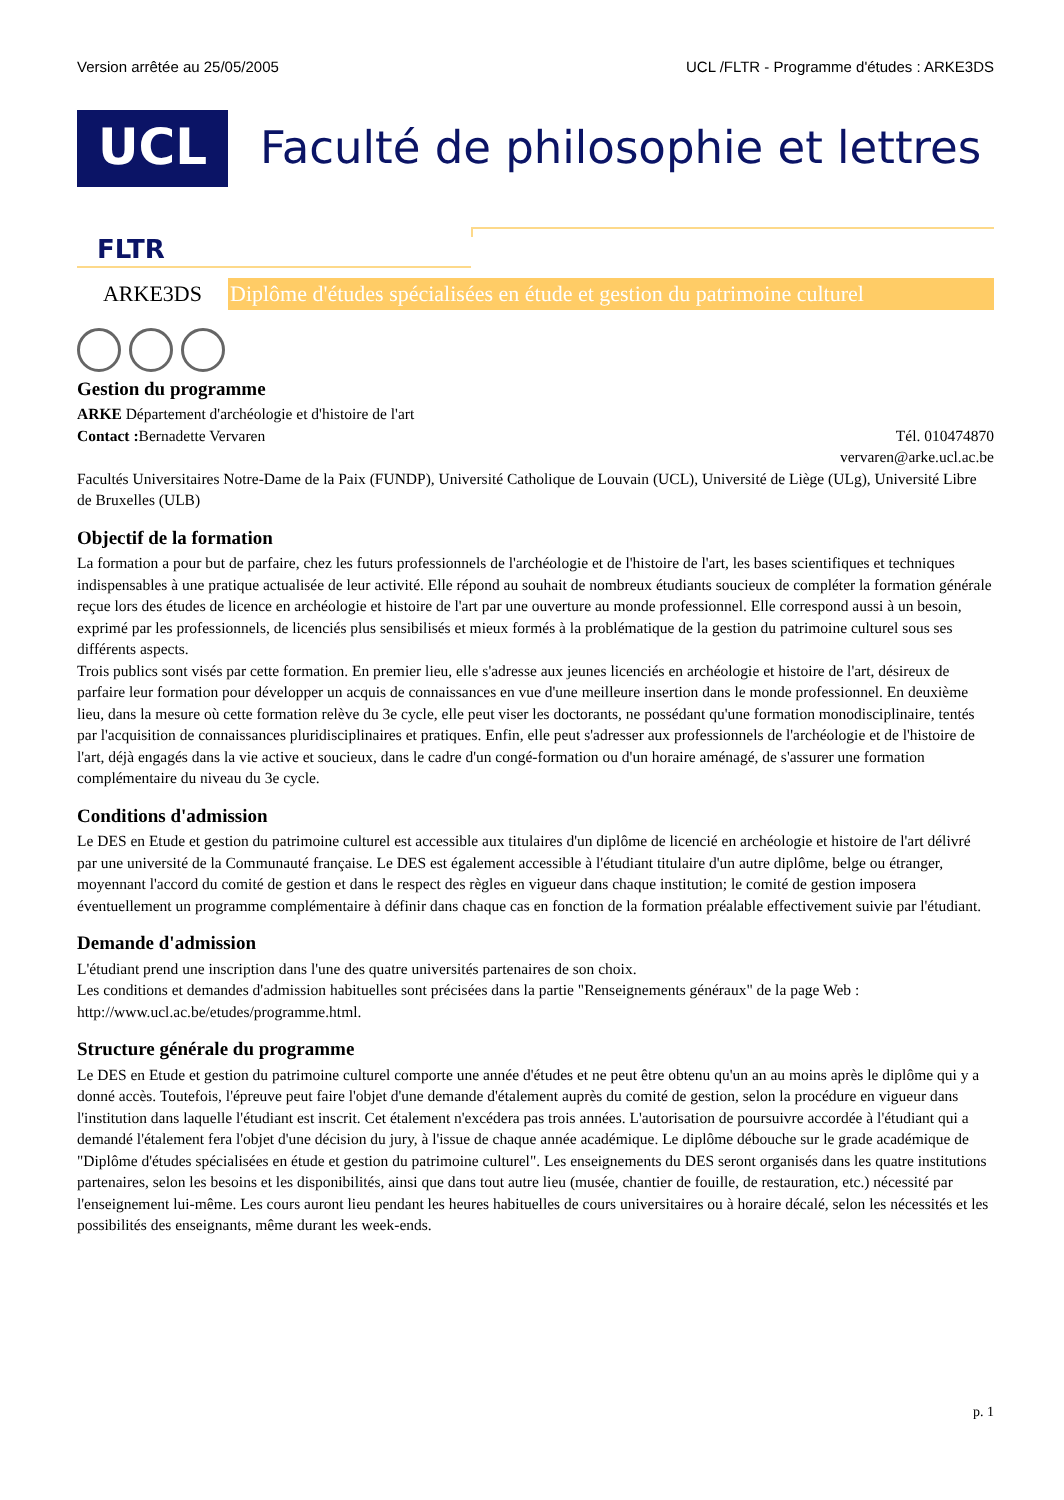Version arrêtée au 25/05/2005 UCL /FLTR - Programme d'études : ARKE3DS
UCL
Faculté de philosophie et lettres
FLTR
ARKE3DS
Diplôme d'études spécialisées en étude et gestion du patrimoine culturel
Gestion du programme
ARKE Département d'archéologie et d'histoire de l'art
Contact : Bernadette Vervaren Tél. 010474870
vervaren@arke.ucl.ac.be
Facultés Universitaires Notre-Dame de la Paix (FUNDP), Université Catholique de Louvain (UCL), Université de Liège (ULg), Université Libre de Bruxelles (ULB)
Objectif de la formation
La formation a pour but de parfaire, chez les futurs professionnels de l'archéologie et de l'histoire de l'art, les bases scientifiques et techniques indispensables à une pratique actualisée de leur activité. Elle répond au souhait de nombreux étudiants soucieux de compléter la formation générale reçue lors des études de licence en archéologie et histoire de l'art par une ouverture au monde professionnel. Elle correspond aussi à un besoin, exprimé par les professionnels, de licenciés plus sensibilisés et mieux formés à la problématique de la gestion du patrimoine culturel sous ses différents aspects.
Trois publics sont visés par cette formation. En premier lieu, elle s'adresse aux jeunes licenciés en archéologie et histoire de l'art, désireux de parfaire leur formation pour développer un acquis de connaissances en vue d'une meilleure insertion dans le monde professionnel. En deuxième lieu, dans la mesure où cette formation relève du 3e cycle, elle peut viser les doctorants, ne possédant qu'une formation monodisciplinaire, tentés par l'acquisition de connaissances pluridisciplinaires et pratiques. Enfin, elle peut s'adresser aux professionnels de l'archéologie et de l'histoire de l'art, déjà engagés dans la vie active et soucieux, dans le cadre d'un congé-formation ou d'un horaire aménagé, de s'assurer une formation complémentaire du niveau du 3e cycle.
Conditions d'admission
Le DES en Etude et gestion du patrimoine culturel est accessible aux titulaires d'un diplôme de licencié en archéologie et histoire de l'art délivré par une université de la Communauté française. Le DES est également accessible à l'étudiant titulaire d'un autre diplôme, belge ou étranger, moyennant l'accord du comité de gestion et dans le respect des règles en vigueur dans chaque institution; le comité de gestion imposera éventuellement un programme complémentaire à définir dans chaque cas en fonction de la formation préalable effectivement suivie par l'étudiant.
Demande d'admission
L'étudiant prend une inscription dans l'une des quatre universités partenaires de son choix.
Les conditions et demandes d'admission habituelles sont précisées dans la partie "Renseignements généraux" de la page Web : http://www.ucl.ac.be/etudes/programme.html.
Structure générale du programme
Le DES en Etude et gestion du patrimoine culturel comporte une année d'études et ne peut être obtenu qu'un an au moins après le diplôme qui y a donné accès. Toutefois, l'épreuve peut faire l'objet d'une demande d'étalement auprès du comité de gestion, selon la procédure en vigueur dans l'institution dans laquelle l'étudiant est inscrit. Cet étalement n'excédera pas trois années. L'autorisation de poursuivre accordée à l'étudiant qui a demandé l'étalement fera l'objet d'une décision du jury, à l'issue de chaque année académique. Le diplôme débouche sur le grade académique de "Diplôme d'études spécialisées en étude et gestion du patrimoine culturel". Les enseignements du DES seront organisés dans les quatre institutions partenaires, selon les besoins et les disponibilités, ainsi que dans tout autre lieu (musée, chantier de fouille, de restauration, etc.) nécessité par l'enseignement lui-même. Les cours auront lieu pendant les heures habituelles de cours universitaires ou à horaire décalé, selon les nécessités et les possibilités des enseignants, même durant les week-ends.
p. 1